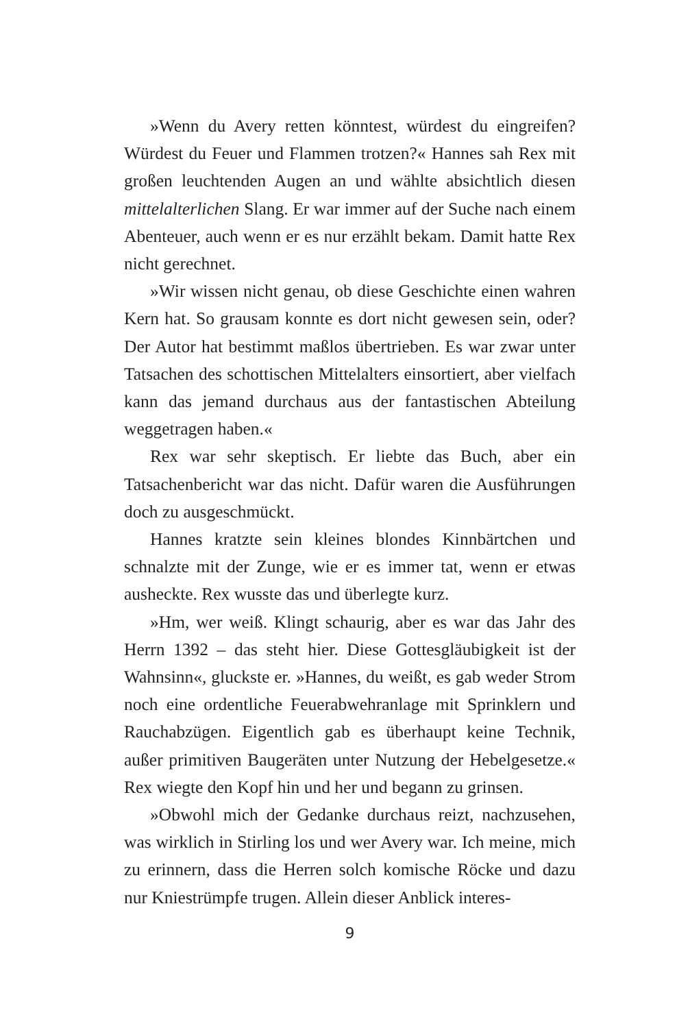»Wenn du Avery retten könntest, würdest du eingreifen? Würdest du Feuer und Flammen trotzen?« Hannes sah Rex mit großen leuchtenden Augen an und wählte absichtlich diesen mittelalterlichen Slang. Er war immer auf der Suche nach einem Abenteuer, auch wenn er es nur erzählt bekam. Damit hatte Rex nicht gerechnet.
»Wir wissen nicht genau, ob diese Geschichte einen wahren Kern hat. So grausam konnte es dort nicht gewesen sein, oder? Der Autor hat bestimmt maßlos übertrieben. Es war zwar unter Tatsachen des schottischen Mittelalters einsortiert, aber vielfach kann das jemand durchaus aus der fantastischen Abteilung weggetragen haben.«
Rex war sehr skeptisch. Er liebte das Buch, aber ein Tatsachenbericht war das nicht. Dafür waren die Ausführungen doch zu ausgeschmückt.
Hannes kratzte sein kleines blondes Kinnbärtchen und schnalzte mit der Zunge, wie er es immer tat, wenn er etwas ausheckte. Rex wusste das und überlegte kurz.
»Hm, wer weiß. Klingt schaurig, aber es war das Jahr des Herrn 1392 – das steht hier. Diese Gottesgläubigkeit ist der Wahnsinn«, gluckste er. »Hannes, du weißt, es gab weder Strom noch eine ordentliche Feuerabwehranlage mit Sprinklern und Rauchabzügen. Eigentlich gab es überhaupt keine Technik, außer primitiven Baugeräten unter Nutzung der Hebelgesetze.« Rex wiegte den Kopf hin und her und begann zu grinsen.
»Obwohl mich der Gedanke durchaus reizt, nachzusehen, was wirklich in Stirling los und wer Avery war. Ich meine, mich zu erinnern, dass die Herren solch komische Röcke und dazu nur Kniestrümpfe trugen. Allein dieser Anblick interes-
9